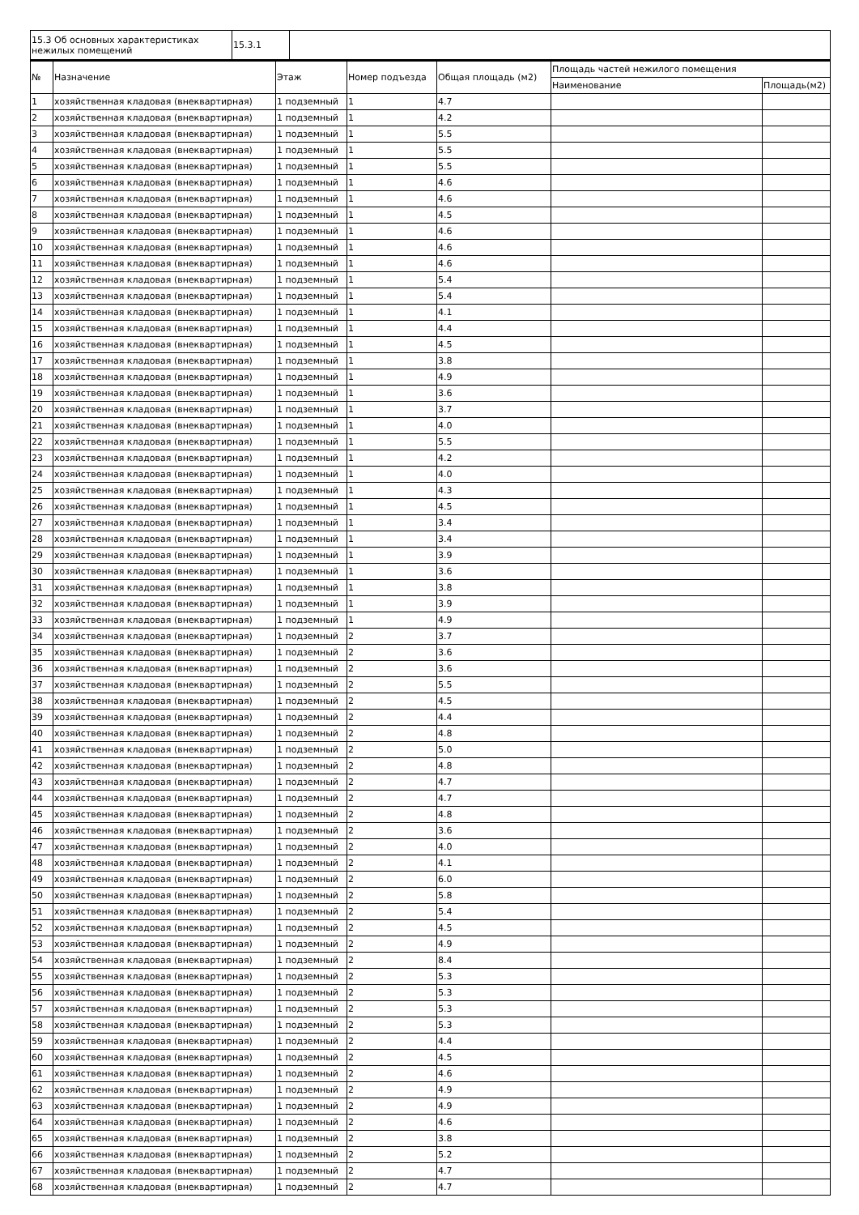| 15.3 Об основных характеристиках нежилых помещений | 15.3.1 | |
| № | Назначение | Этаж | Номер подъезда | Общая площадь (м2) | Площадь частей нежилого помещения | |
| --- | --- | --- | --- | --- | --- | --- |
| | | | | | Наименование | Площадь(м2) |
| 1 | хозяйственная кладовая (внеквартирная) | 1 подземный | 1 | 4.7 | | |
| 2 | хозяйственная кладовая (внеквартирная) | 1 подземный | 1 | 4.2 | | |
| 3 | хозяйственная кладовая (внеквартирная) | 1 подземный | 1 | 5.5 | | |
| 4 | хозяйственная кладовая (внеквартирная) | 1 подземный | 1 | 5.5 | | |
| 5 | хозяйственная кладовая (внеквартирная) | 1 подземный | 1 | 5.5 | | |
| 6 | хозяйственная кладовая (внеквартирная) | 1 подземный | 1 | 4.6 | | |
| 7 | хозяйственная кладовая (внеквартирная) | 1 подземный | 1 | 4.6 | | |
| 8 | хозяйственная кладовая (внеквартирная) | 1 подземный | 1 | 4.5 | | |
| 9 | хозяйственная кладовая (внеквартирная) | 1 подземный | 1 | 4.6 | | |
| 10 | хозяйственная кладовая (внеквартирная) | 1 подземный | 1 | 4.6 | | |
| 11 | хозяйственная кладовая (внеквартирная) | 1 подземный | 1 | 4.6 | | |
| 12 | хозяйственная кладовая (внеквартирная) | 1 подземный | 1 | 5.4 | | |
| 13 | хозяйственная кладовая (внеквартирная) | 1 подземный | 1 | 5.4 | | |
| 14 | хозяйственная кладовая (внеквартирная) | 1 подземный | 1 | 4.1 | | |
| 15 | хозяйственная кладовая (внеквартирная) | 1 подземный | 1 | 4.4 | | |
| 16 | хозяйственная кладовая (внеквартирная) | 1 подземный | 1 | 4.5 | | |
| 17 | хозяйственная кладовая (внеквартирная) | 1 подземный | 1 | 3.8 | | |
| 18 | хозяйственная кладовая (внеквартирная) | 1 подземный | 1 | 4.9 | | |
| 19 | хозяйственная кладовая (внеквартирная) | 1 подземный | 1 | 3.6 | | |
| 20 | хозяйственная кладовая (внеквартирная) | 1 подземный | 1 | 3.7 | | |
| 21 | хозяйственная кладовая (внеквартирная) | 1 подземный | 1 | 4.0 | | |
| 22 | хозяйственная кладовая (внеквартирная) | 1 подземный | 1 | 5.5 | | |
| 23 | хозяйственная кладовая (внеквартирная) | 1 подземный | 1 | 4.2 | | |
| 24 | хозяйственная кладовая (внеквартирная) | 1 подземный | 1 | 4.0 | | |
| 25 | хозяйственная кладовая (внеквартирная) | 1 подземный | 1 | 4.3 | | |
| 26 | хозяйственная кладовая (внеквартирная) | 1 подземный | 1 | 4.5 | | |
| 27 | хозяйственная кладовая (внеквартирная) | 1 подземный | 1 | 3.4 | | |
| 28 | хозяйственная кладовая (внеквартирная) | 1 подземный | 1 | 3.4 | | |
| 29 | хозяйственная кладовая (внеквартирная) | 1 подземный | 1 | 3.9 | | |
| 30 | хозяйственная кладовая (внеквартирная) | 1 подземный | 1 | 3.6 | | |
| 31 | хозяйственная кладовая (внеквартирная) | 1 подземный | 1 | 3.8 | | |
| 32 | хозяйственная кладовая (внеквартирная) | 1 подземный | 1 | 3.9 | | |
| 33 | хозяйственная кладовая (внеквартирная) | 1 подземный | 1 | 4.9 | | |
| 34 | хозяйственная кладовая (внеквартирная) | 1 подземный | 2 | 3.7 | | |
| 35 | хозяйственная кладовая (внеквартирная) | 1 подземный | 2 | 3.6 | | |
| 36 | хозяйственная кладовая (внеквартирная) | 1 подземный | 2 | 3.6 | | |
| 37 | хозяйственная кладовая (внеквартирная) | 1 подземный | 2 | 5.5 | | |
| 38 | хозяйственная кладовая (внеквартирная) | 1 подземный | 2 | 4.5 | | |
| 39 | хозяйственная кладовая (внеквартирная) | 1 подземный | 2 | 4.4 | | |
| 40 | хозяйственная кладовая (внеквартирная) | 1 подземный | 2 | 4.8 | | |
| 41 | хозяйственная кладовая (внеквартирная) | 1 подземный | 2 | 5.0 | | |
| 42 | хозяйственная кладовая (внеквартирная) | 1 подземный | 2 | 4.8 | | |
| 43 | хозяйственная кладовая (внеквартирная) | 1 подземный | 2 | 4.7 | | |
| 44 | хозяйственная кладовая (внеквартирная) | 1 подземный | 2 | 4.7 | | |
| 45 | хозяйственная кладовая (внеквартирная) | 1 подземный | 2 | 4.8 | | |
| 46 | хозяйственная кладовая (внеквартирная) | 1 подземный | 2 | 3.6 | | |
| 47 | хозяйственная кладовая (внеквартирная) | 1 подземный | 2 | 4.0 | | |
| 48 | хозяйственная кладовая (внеквартирная) | 1 подземный | 2 | 4.1 | | |
| 49 | хозяйственная кладовая (внеквартирная) | 1 подземный | 2 | 6.0 | | |
| 50 | хозяйственная кладовая (внеквартирная) | 1 подземный | 2 | 5.8 | | |
| 51 | хозяйственная кладовая (внеквартирная) | 1 подземный | 2 | 5.4 | | |
| 52 | хозяйственная кладовая (внеквартирная) | 1 подземный | 2 | 4.5 | | |
| 53 | хозяйственная кладовая (внеквартирная) | 1 подземный | 2 | 4.9 | | |
| 54 | хозяйственная кладовая (внеквартирная) | 1 подземный | 2 | 8.4 | | |
| 55 | хозяйственная кладовая (внеквартирная) | 1 подземный | 2 | 5.3 | | |
| 56 | хозяйственная кладовая (внеквартирная) | 1 подземный | 2 | 5.3 | | |
| 57 | хозяйственная кладовая (внеквартирная) | 1 подземный | 2 | 5.3 | | |
| 58 | хозяйственная кладовая (внеквартирная) | 1 подземный | 2 | 5.3 | | |
| 59 | хозяйственная кладовая (внеквартирная) | 1 подземный | 2 | 4.4 | | |
| 60 | хозяйственная кладовая (внеквартирная) | 1 подземный | 2 | 4.5 | | |
| 61 | хозяйственная кладовая (внеквартирная) | 1 подземный | 2 | 4.6 | | |
| 62 | хозяйственная кладовая (внеквартирная) | 1 подземный | 2 | 4.9 | | |
| 63 | хозяйственная кладовая (внеквартирная) | 1 подземный | 2 | 4.9 | | |
| 64 | хозяйственная кладовая (внеквартирная) | 1 подземный | 2 | 4.6 | | |
| 65 | хозяйственная кладовая (внеквартирная) | 1 подземный | 2 | 3.8 | | |
| 66 | хозяйственная кладовая (внеквартирная) | 1 подземный | 2 | 5.2 | | |
| 67 | хозяйственная кладовая (внеквартирная) | 1 подземный | 2 | 4.7 | | |
| 68 | хозяйственная кладовая (внеквартирная) | 1 подземный | 2 | 4.7 | | |